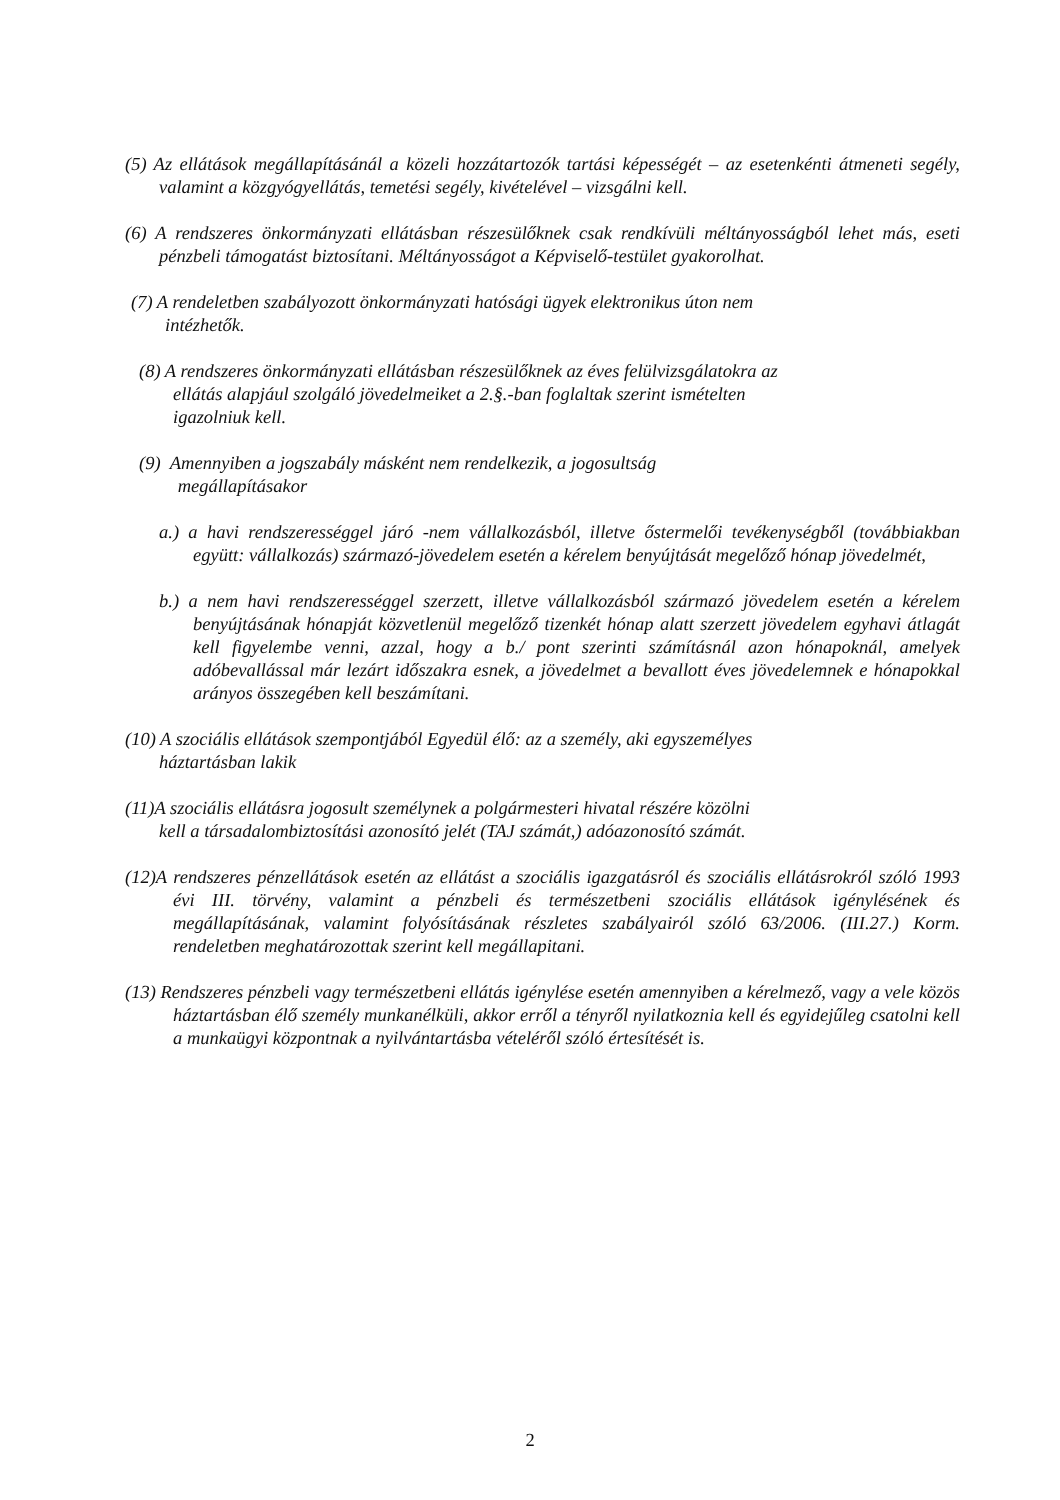(5) Az ellátások megállapításánál a közeli hozzátartozók tartási képességét – az esetenkénti átmeneti segély, valamint a közgyógyellátás, temetési segély, kivételével – vizsgálni kell.
(6) A rendszeres önkormányzati ellátásban részesülőknek csak rendkívüli méltányosságból lehet más, eseti pénzbeli támogatást biztosítani. Méltányosságot a Képviselő-testület gyakorolhat.
(7) A rendeletben szabályozott önkormányzati hatósági ügyek elektronikus úton nem
intézhetők.
(8) A rendszeres önkormányzati ellátásban részesülőknek az éves felülvizsgálatokra az
ellátás alapjául szolgáló jövedelmeiket a 2.§.-ban foglaltak szerint ismételten
igazolniuk kell.
(9) Amennyiben a jogszabály másként nem rendelkezik, a jogosultság
megállapításakor
a.) a havi rendszerességgel járó -nem vállalkozásból, illetve őstermelői tevékenységből (továbbiakban együtt: vállalkozás) származó-jövedelem esetén a kérelem benyújtását megelőző hónap jövedelmét,
b.) a nem havi rendszerességgel szerzett, illetve vállalkozásból származó jövedelem esetén a kérelem benyújtásának hónapját közvetlenül megelőző tizenkét hónap alatt szerzett jövedelem egyhavi átlagát kell figyelembe venni, azzal, hogy a b./ pont szerinti számításnál azon hónapoknál, amelyek adóbevallással már lezárt időszakra esnek, a jövedelmet a bevallott éves jövedelemnek e hónapokkal arányos összegében kell beszámítani.
(10) A szociális ellátások szempontjából Egyedül élő: az a személy, aki egyszemélyes
háztartásban lakik
(11)A szociális ellátásra jogosult személynek a polgármesteri hivatal részére közölni
kell a társadalombiztosítási azonosító jelét (TAJ számát,) adóazonosító számát.
(12)A rendszeres pénzellátások esetén az ellátást a szociális igazgatásról és szociális ellátásrokról szóló 1993 évi III. törvény, valamint a pénzbeli és természetbeni szociális ellátások igénylésének és megállapításának, valamint folyósításának részletes szabályairól szóló 63/2006. (III.27.) Korm. rendeletben meghatározottak szerint kell megállapitani.
(13) Rendszeres pénzbeli vagy természetbeni ellátás igénylése esetén amennyiben a kérelmező, vagy a vele közös háztartásban élő személy munkanélküli, akkor erről a tényről nyilatkoznia kell és egyidejűleg csatolni kell a munkaügyi központnak a nyilvántartásba vételéről szóló értesítését is.
2